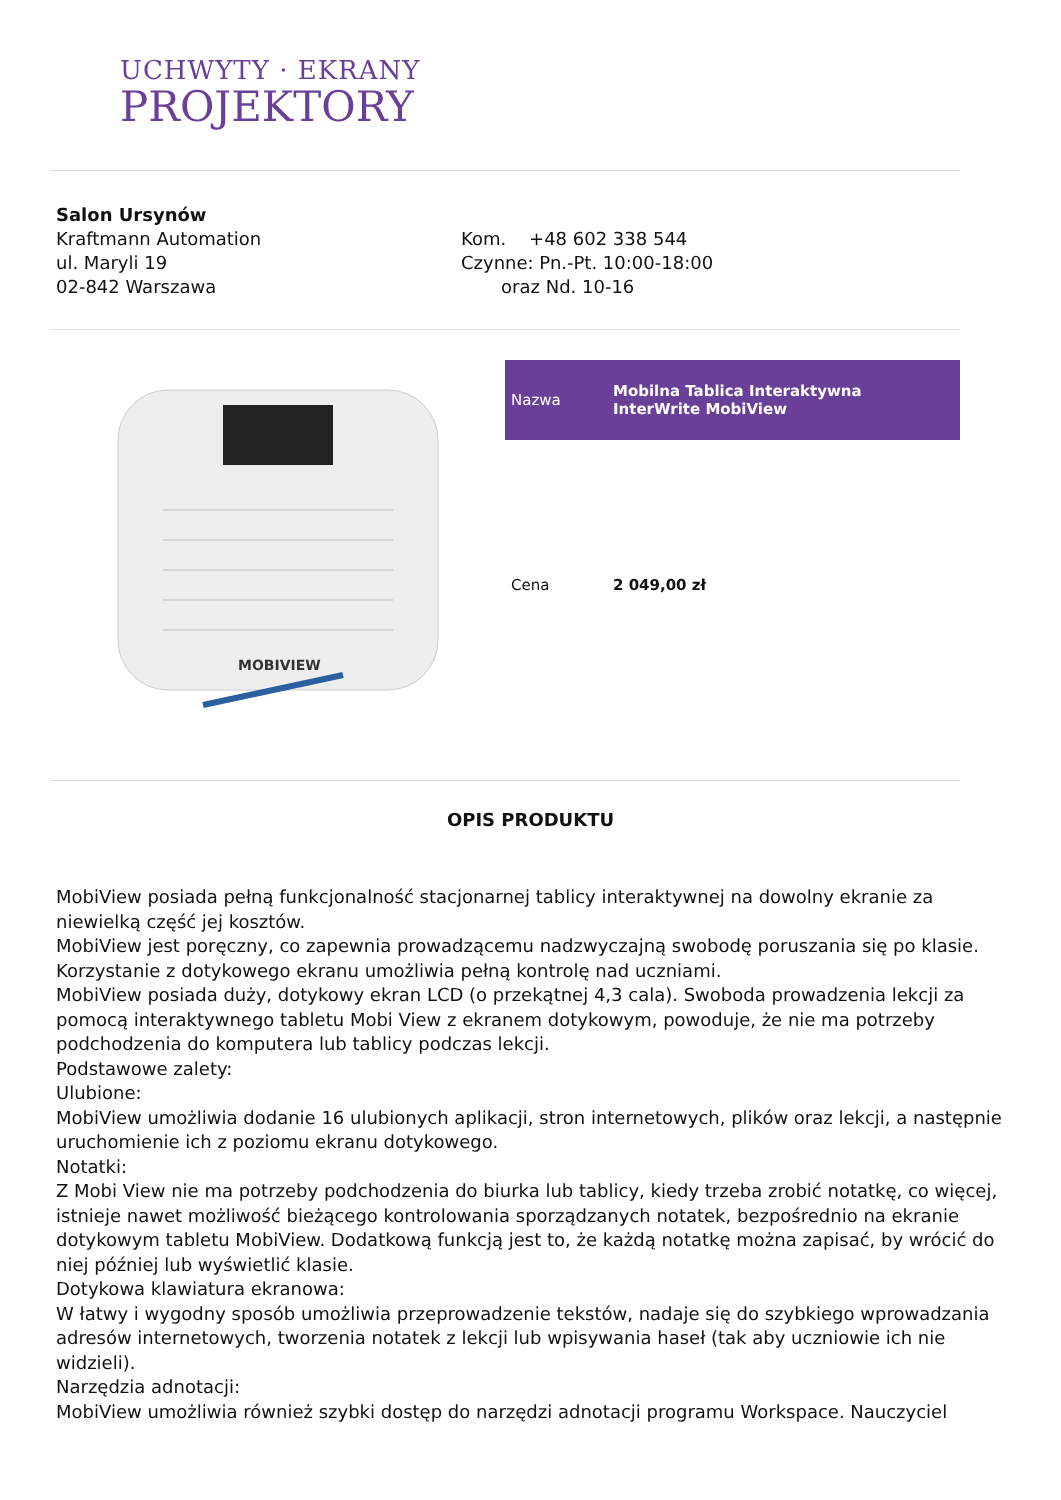UCHWYTY · EKRANY
PROJEKTORY
Salon Ursynów
Kraftmann Automation
ul. Maryli 19
02-842 Warszawa
Kom. +48 602 338 544
Czynne: Pn.-Pt. 10:00-18:00
oraz Nd. 10-16
MOBIVIEW
| Nazwa | Mobilna Tablica Interaktywna InterWrite MobiView |
| Cena | 2 049,00 zł |
OPIS PRODUKTU
MobiView posiada pełną funkcjonalność stacjonarnej tablicy interaktywnej na dowolny ekranie za niewielką część jej kosztów.
MobiView jest poręczny, co zapewnia prowadzącemu nadzwyczajną swobodę poruszania się po klasie. Korzystanie z dotykowego ekranu umożliwia pełną kontrolę nad uczniami.
MobiView posiada duży, dotykowy ekran LCD (o przekątnej 4,3 cala). Swoboda prowadzenia lekcji za pomocą interaktywnego tabletu Mobi View z ekranem dotykowym, powoduje, że nie ma potrzeby podchodzenia do komputera lub tablicy podczas lekcji.
Podstawowe zalety:
Ulubione:
MobiView umożliwia dodanie 16 ulubionych aplikacji, stron internetowych, plików oraz lekcji, a następnie uruchomienie ich z poziomu ekranu dotykowego.
Notatki:
Z Mobi View nie ma potrzeby podchodzenia do biurka lub tablicy, kiedy trzeba zrobić notatkę, co więcej, istnieje nawet możliwość bieżącego kontrolowania sporządzanych notatek, bezpośrednio na ekranie dotykowym tabletu MobiView. Dodatkową funkcją jest to, że każdą notatkę można zapisać, by wrócić do niej później lub wyświetlić klasie.
Dotykowa klawiatura ekranowa:
W łatwy i wygodny sposób umożliwia przeprowadzenie tekstów, nadaje się do szybkiego wprowadzania adresów internetowych, tworzenia notatek z lekcji lub wpisywania haseł (tak aby uczniowie ich nie widzieli).
Narzędzia adnotacji:
MobiView umożliwia również szybki dostęp do narzędzi adnotacji programu Workspace. Nauczyciel